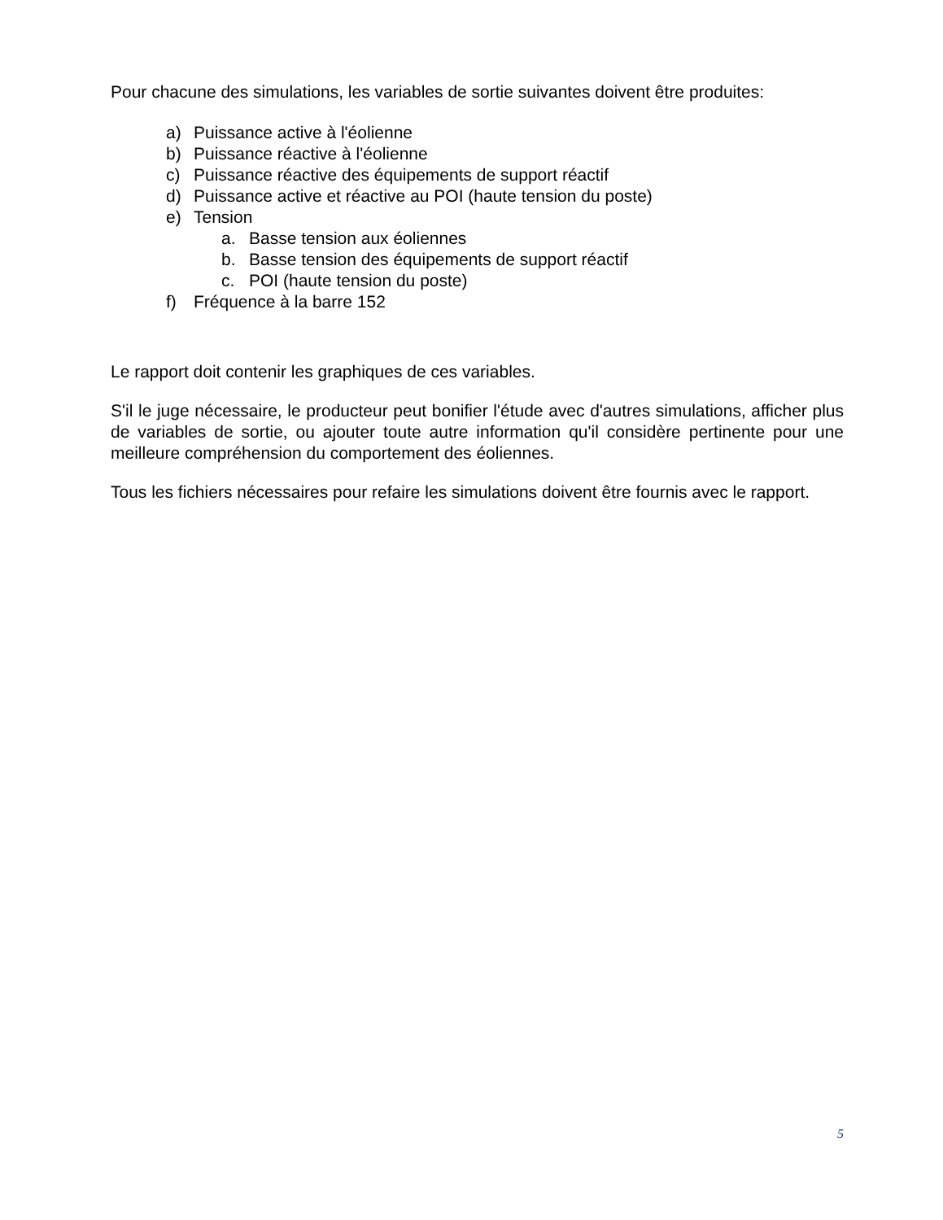Pour chacune des simulations, les variables de sortie suivantes doivent être produites:
a) Puissance active à l'éolienne
b) Puissance réactive à l'éolienne
c) Puissance réactive des équipements de support réactif
d) Puissance active et réactive au POI (haute tension du poste)
e) Tension
a. Basse tension aux éoliennes
b. Basse tension des équipements de support réactif
c. POI (haute tension du poste)
f) Fréquence à la barre 152
Le rapport doit contenir les graphiques de ces variables.
S'il le juge nécessaire, le producteur peut bonifier l'étude avec d'autres simulations, afficher plus de variables de sortie, ou ajouter toute autre information qu'il considère pertinente pour une meilleure compréhension du comportement des éoliennes.
Tous les fichiers nécessaires pour refaire les simulations doivent être fournis avec le rapport.
5